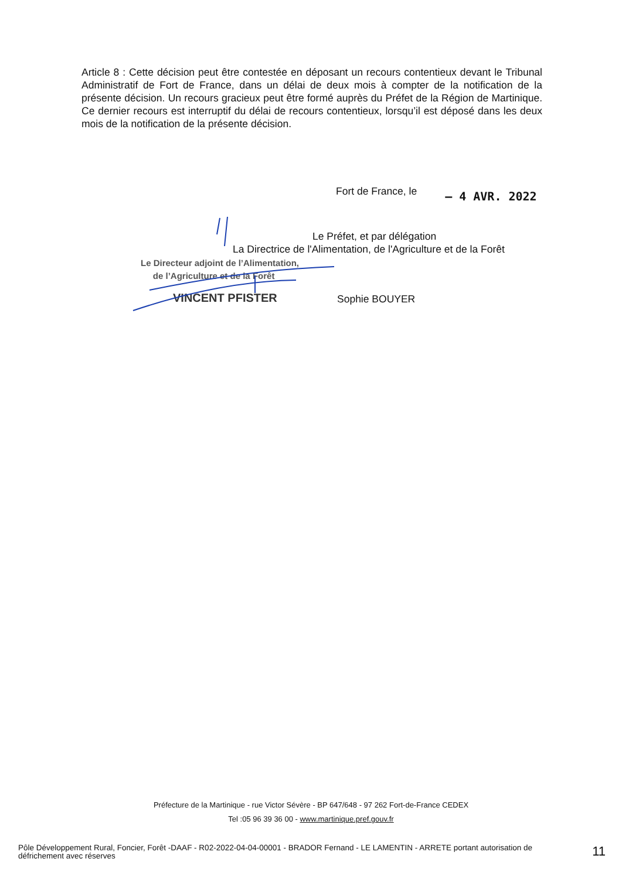Article 8 : Cette décision peut être contestée en déposant un recours contentieux devant le Tribunal Administratif de Fort de France, dans un délai de deux mois à compter de la notification de la présente décision. Un recours gracieux peut être formé auprès du Préfet de la Région de Martinique. Ce dernier recours est interruptif du délai de recours contentieux, lorsqu’il est déposé dans les deux mois de la notification de la présente décision.
Fort de France, le – 4 AVR. 2022
Le Préfet, et par délégation
La Directrice de l'Alimentation, de l'Agriculture et de la Forêt
Le Directeur adjoint de l’Alimentation,
de l’Agriculture et de la Forêt
VINCENT PFISTER Sophie BOUYER
Préfecture de la Martinique - rue Victor Sévère - BP 647/648 - 97 262 Fort-de-France CEDEX
Tel :05 96 39 36 00 - www.martinique.pref.gouv.fr
Pôle Développement Rural, Foncier, Forêt -DAAF - R02-2022-04-04-00001 - BRADOR Fernand - LE LAMENTIN - ARRETE portant autorisation de défrichement avec réserves
11